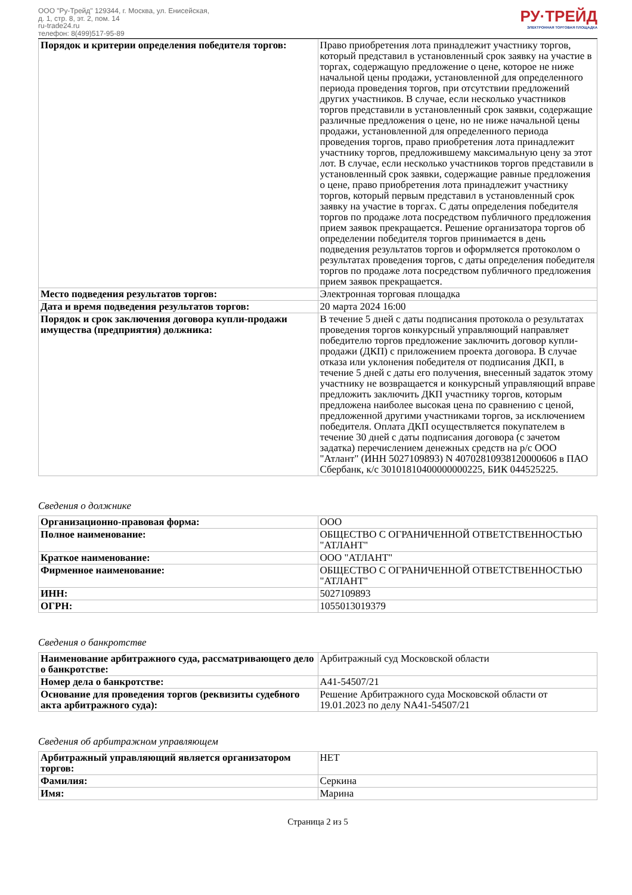ООО "Ру-Трейд" 129344, г. Москва, ул. Енисейская,
д. 1, стр. 8, эт. 2, пом. 14
ru-trade24.ru
телефон: 8(499)517-95-89
РУ·ТРЕЙД
ЭЛЕКТРОННАЯ ТОРГОВАЯ ПЛОЩАДКА
| Порядок и критерии определения победителя торгов: | Право приобретения лота принадлежит участнику торгов, который представил в установленный срок заявку на участие в торгах, содержащую предложение о цене, которое не ниже начальной цены продажи, установленной для определенного периода проведения торгов, при отсутствии предложений других участников. В случае, если несколько участников торгов представили в установленный срок заявки, содержащие различные предложения о цене, но не ниже начальной цены продажи, установленной для определенного периода проведения торгов, право приобретения лота принадлежит участнику торгов, предложившему максимальную цену за этот лот. В случае, если несколько участников торгов представили в установленный срок заявки, содержащие равные предложения о цене, право приобретения лота принадлежит участнику торгов, который первым представил в установленный срок заявку на участие в торгах. С даты определения победителя торгов по продаже лота посредством публичного предложения прием заявок прекращается. Решение организатора торгов об определении победителя торгов принимается в день подведения результатов торгов и оформляется протоколом о результатах проведения торгов, с даты определения победителя торгов по продаже лота посредством публичного предложения прием заявок прекращается. |
| Место подведения результатов торгов: | Электронная торговая площадка |
| Дата и время подведения результатов торгов: | 20 марта 2024 16:00 |
| Порядок и срок заключения договора купли-продажи имущества (предприятия) должника: | В течение 5 дней с даты подписания протокола о результатах проведения торгов конкурсный управляющий направляет победителю торгов предложение заключить договор купли-продажи (ДКП) с приложением проекта договора. В случае отказа или уклонения победителя от подписания ДКП, в течение 5 дней с даты его получения, внесенный задаток этому участнику не возвращается и конкурсный управляющий вправе предложить заключить ДКП участнику торгов, которым предложена наиболее высокая цена по сравнению с ценой, предложенной другими участниками торгов, за исключением победителя. Оплата ДКП осуществляется покупателем в течение 30 дней с даты подписания договора (с зачетом задатка) перечислением денежных средств на р/с ООО "Атлант" (ИНН 5027109893) N 40702810938120000606 в ПАО Сбербанк, к/с 30101810400000000225, БИК 044525225. |
Сведения о должнике
| Организационно-правовая форма: | ООО |
| Полное наименование: | ОБЩЕСТВО С ОГРАНИЧЕННОЙ ОТВЕТСТВЕННОСТЬЮ "АТЛАНТ" |
| Краткое наименование: | ООО "АТЛАНТ" |
| Фирменное наименование: | ОБЩЕСТВО С ОГРАНИЧЕННОЙ ОТВЕТСТВЕННОСТЬЮ "АТЛАНТ" |
| ИНН: | 5027109893 |
| ОГРН: | 1055013019379 |
Сведения о банкротстве
| Наименование арбитражного суда, рассматривающего дело о банкротстве: | Арбитражный суд Московской области |
| Номер дела о банкротстве: | А41-54507/21 |
| Основание для проведения торгов (реквизиты судебного акта арбитражного суда): | Решение Арбитражного суда Московской области от 19.01.2023 по делу NА41-54507/21 |
Сведения об арбитражном управляющем
| Арбитражный управляющий является организатором торгов: | НЕТ |
| Фамилия: | Серкина |
| Имя: | Марина |
Страница 2 из 5